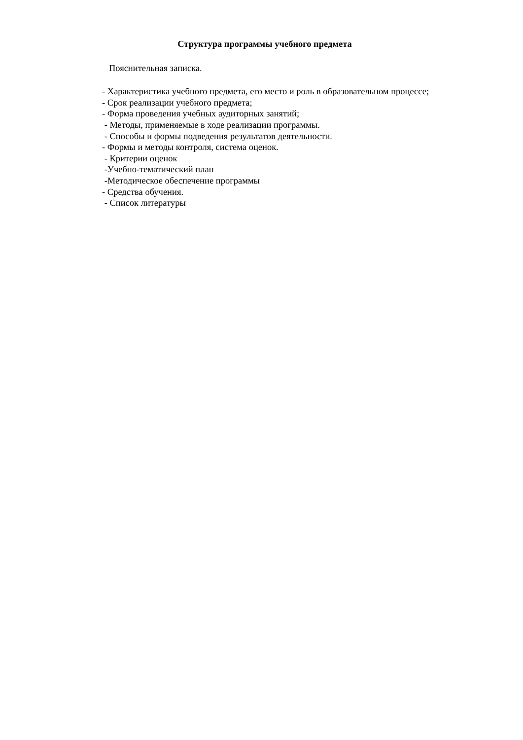Структура программы учебного предмета
Пояснительная записка.
- Характеристика учебного предмета, его место и роль в образовательном процессе;
- Срок реализации учебного предмета;
- Форма проведения учебных аудиторных занятий;
- Методы, применяемые в ходе реализации программы.
- Способы и формы подведения результатов деятельности.
- Формы и методы контроля, система оценок.
- Критерии оценок
-Учебно-тематический план
-Методическое обеспечение программы
- Средства обучения.
- Список литературы